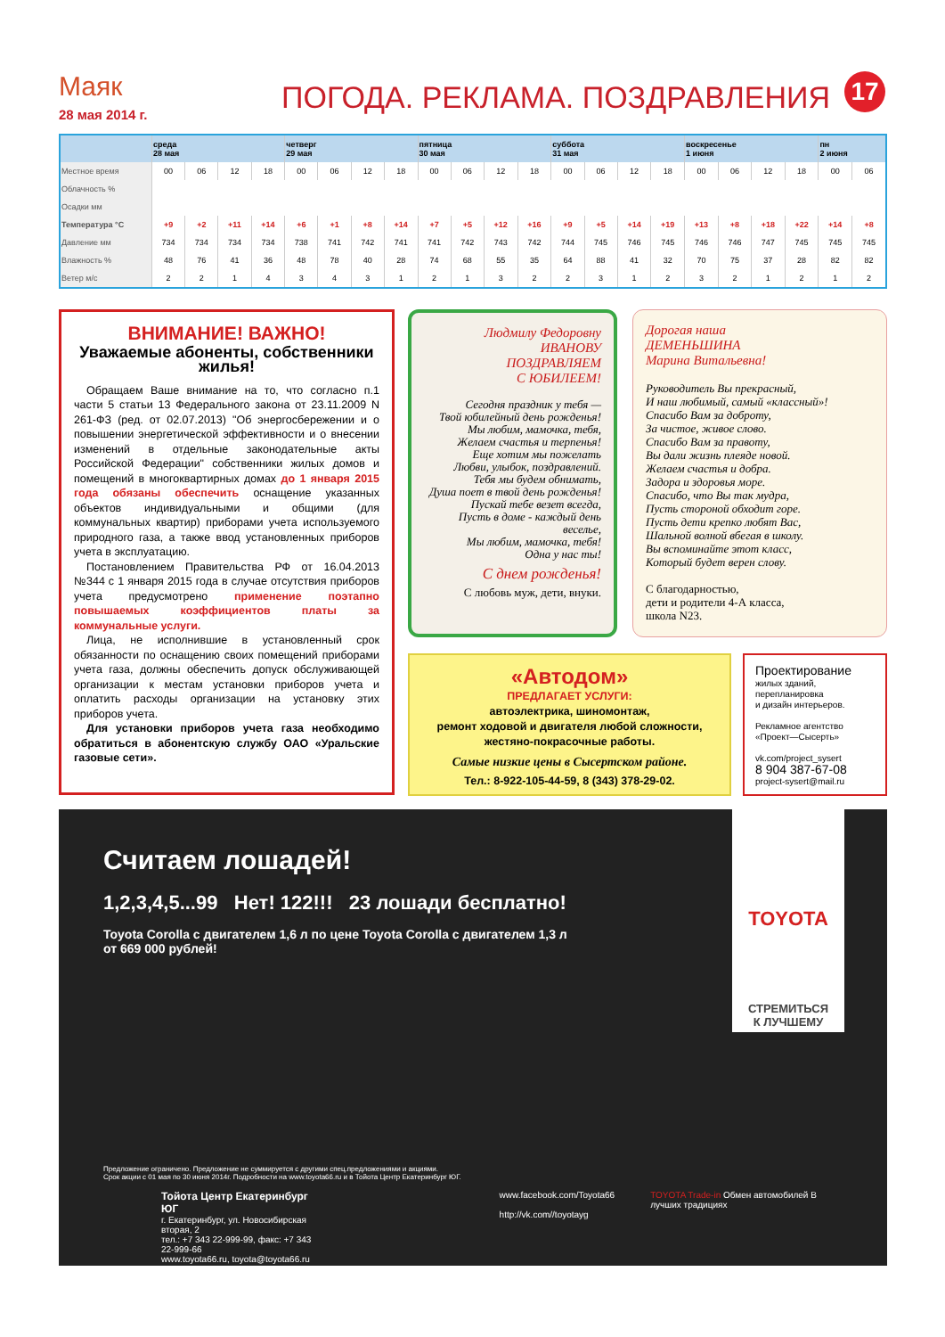Маяк
28 мая 2014 г. ПОГОДА. РЕКЛАМА. ПОЗДРАВЛЕНИЯ 17
| | среда 28 мая | | | | четверг 29 мая | | | | пятница 30 мая | | | | суббота 31 мая | | | | воскресенье 1 июня | | | | пн 2 июня | |
| --- | --- | --- | --- | --- | --- | --- | --- | --- | --- | --- | --- | --- | --- | --- | --- | --- | --- | --- | --- | --- | --- | --- |
| Местное время | 00 | 06 | 12 | 18 | 00 | 06 | 12 | 18 | 00 | 06 | 12 | 18 | 00 | 06 | 12 | 18 | 00 | 06 | 12 | 18 | 00 | 06 |
| Облачность % | | | | | | | | | | | | | | | | | | | | | | |
| Осадки мм | | | | | | | | | | | | | | | | | | | | | | |
| Температура °C | +9 | +2 | +11 | +14 | +6 | +1 | +8 | +14 | +7 | +5 | +12 | +16 | +9 | +5 | +14 | +19 | +13 | +8 | +18 | +22 | +14 | +8 |
| Давление мм | 734 | 734 | 734 | 734 | 738 | 741 | 742 | 741 | 741 | 742 | 743 | 742 | 744 | 745 | 746 | 745 | 746 | 746 | 747 | 745 | 745 | 745 |
| Влажность % | 48 | 76 | 41 | 36 | 48 | 78 | 40 | 28 | 74 | 68 | 55 | 35 | 64 | 88 | 41 | 32 | 70 | 75 | 37 | 28 | 82 | 82 |
| Ветер м/с | 2 | 2 | 1 | 4 | 3 | 4 | 3 | 1 | 2 | 1 | 3 | 2 | 2 | 3 | 1 | 2 | 3 | 2 | 1 | 2 | 1 | 2 |
ВНИМАНИЕ! ВАЖНО!
Уважаемые абоненты, собственники жилья!
Обращаем Ваше внимание на то, что согласно п.1 части 5 статьи 13 Федерального закона от 23.11.2009 N 261-ФЗ (ред. от 02.07.2013) "Об энергосбережении и о повышении энергетической эффективности и о внесении изменений в отдельные законодательные акты Российской Федерации" собственники жилых домов и помещений в многоквартирных домах до 1 января 2015 года обязаны обеспечить оснащение указанных объектов индивидуальными и общими (для коммунальных квартир) приборами учета используемого природного газа, а также ввод установленных приборов учета в эксплуатацию.
Постановлением Правительства РФ от 16.04.2013 №344 с 1 января 2015 года в случае отсутствия приборов учета предусмотрено применение поэтапно повышаемых коэффициентов платы за коммунальные услуги.
Лица, не исполнившие в установленный срок обязанности по оснащению своих помещений приборами учета газа, должны обеспечить допуск обслуживающей организации к местам установки приборов учета и оплатить расходы организации на установку этих приборов учета.
Для установки приборов учета газа необходимо обратиться в абонентскую службу ОАО «Уральские газовые сети».
Людмилу Федоровну
ИВАНОВУ
ПОЗДРАВЛЯЕМ
С ЮБИЛЕЕМ!
Сегодня праздник у тебя —
Твой юбилейный день рожденья!
Мы любим, мамочка, тебя,
Желаем счастья и терпенья!
Еще хотим мы пожелать
Любви, улыбок, поздравлений.
Тебя мы будем обнимать,
Душа поет в твой день рожденья!
Пускай тебе везет всегда,
Пусть в доме - каждый день веселье,
Мы любим, мамочка, тебя!
Одна у нас ты!
С днем рожденья!
С любовь муж, дети, внуки.
Дорогая наша
ДЕМЕНЬШИНА
Марина Витальевна!
Руководитель Вы прекрасный,
И наш любимый, самый «классный»!
Спасибо Вам за доброту,
За чистое, живое слово.
Спасибо Вам за правоту,
Вы дали жизнь плеяде новой.
Желаем счастья и добра.
Задора и здоровья море.
Спасибо, что Вы так мудра,
Пусть стороной обходит горе.
Пусть дети крепко любят Вас,
Шальной волной вбегая в школу.
Вы вспоминайте этот класс,
Который будет верен слову.
С благодарностью,
дети и родители 4-А класса,
школа N23.
«Автодом»
ПРЕДЛАГАЕТ УСЛУГИ:
автоэлектрика, шиномонтаж,
ремонт ходовой и двигателя любой сложности,
жестяно-покрасочные работы.
Самые низкие цены в Сысертском районе.
Тел.: 8-922-105-44-59, 8 (343) 378-29-02.
Проектирование
жилых зданий,
перепланировка
и дизайн интерьеров.
Рекламное агентство
«Проект—Сысерть»
vk.com/project_sysert
8 904 387-67-08
project-sysert@mail.ru
TOYOTA
СТРЕМИТЬСЯ
К ЛУЧШЕМУ
Считаем лошадей!
1,2,3,4,5...99 Нет! 122!!! 23 лошади бесплатно!
Toyota Corolla с двигателем 1,6 л по цене Toyota Corolla с двигателем 1,3 л
от 669 000 рублей!
Предложение ограничено. Предложение не суммируется с другими спец.предложениями и акциями.
Срок акции с 01 мая по 30 июня 2014г. Подробности на www.toyota66.ru и в Тойота Центр Екатеринбург ЮГ.
Тойота Центр Екатеринбург ЮГ
г. Екатеринбург, ул. Новосибирская вторая, 2
тел.: +7 343 22-999-99, факс: +7 343 22-999-66
www.toyota66.ru, toyota@toyota66.ru
www.facebook.com/Toyota66
http://vk.com//toyotayg
TOYOTA Trade-in Обмен автомобилей В лучших традициях